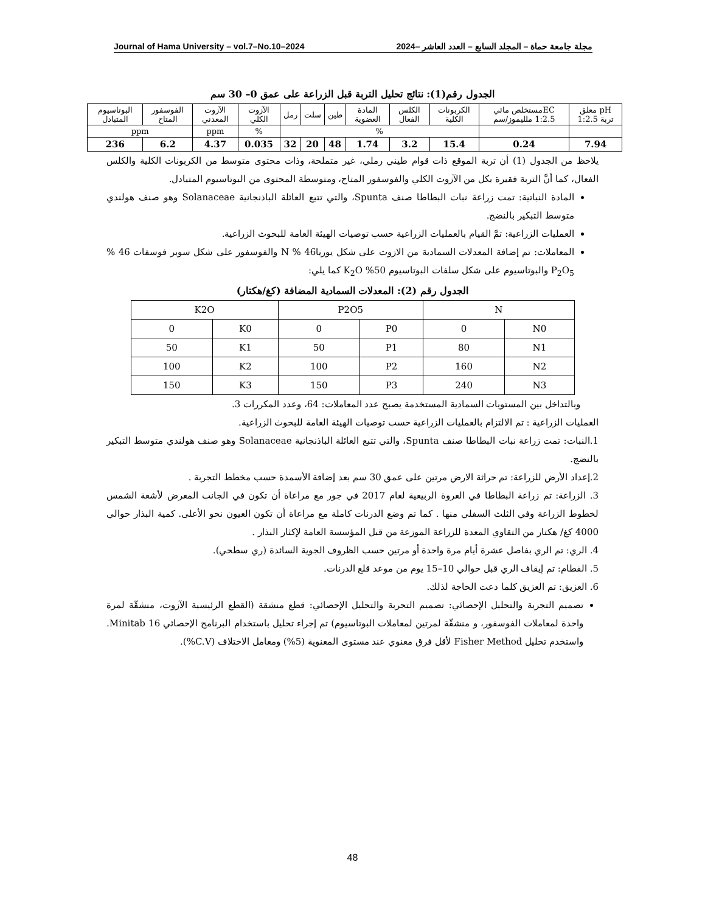Journal of Hama University – vol.7–No.10–2024 مجلة جامعة حماة – المجلد السابع – العدد العاشر –2024
الجدول رقم(1): نتائج تحليل التربة قبل الزراعة على عمق 0– 30 سم
| pH معلق تربة 1:2.5 | ECمستخلص مائي 1:2.5 ملليموز/سم | الكربونات الكلية | الكلس الفعال | المادة العضوية | طين | سلت | رمل | الآزوت الكلي | الآزوت المعدني | الفوسفور المتاح | البوتاسيوم المتبادل |
| | | % | | | | | | % | ppm | ppm | |
| 7.94 | 0.24 | 15.4 | 3.2 | 1.74 | 48 | 20 | 32 | 0.035 | 4.37 | 6.2 | 236 |
يلاحظ من الجدول (1) أن تربة الموقع ذات قوام طيني رملي، غير متملحة، وذات محتوى متوسط من الكربونات الكلية والكلس الفعال، كما أنَّ التربة فقيرة بكل من الآزوت الكلي والفوسفور المتاح، ومتوسطة المحتوى من البوتاسيوم المتبادل.
المادة النباتية: تمت زراعة نبات البطاطا صنف Spunta، والتي تتبع العائلة الباذنجانية Solanaceae وهو صنف هولندي متوسط التبكير بالنضج.
العمليات الزراعية: تمَّ القيام بالعمليات الزراعية حسب توصيات الهيئة العامة للبحوث الزراعية.
المعاملات: تم إضافة المعدلات السمادية من الازوت على شكل يوريا46 % N والفوسفور على شكل سوبر فوسفات 46 % P<sub>2</sub>O<sub>5</sub> والبوتاسيوم على شكل سلفات البوتاسيوم 50% K<sub>2</sub>O كما يلي:
الجدول رقم (2): المعدلات السمادية المضافة (كغ/هكتار)
| N | | P2O5 | | K2O | |
| N0 | 0 | P0 | 0 | K0 | 0 |
| N1 | 80 | P1 | 50 | K1 | 50 |
| N2 | 160 | P2 | 100 | K2 | 100 |
| N3 | 240 | P3 | 150 | K3 | 150 |
وبالتداخل بين المستويات السمادية المستخدمة يصبح عدد المعاملات: 64، وعدد المكررات 3.
العمليات الزراعية : تم الالتزام بالعمليات الزراعية حسب توصيات الهيئة العامة للبحوث الزراعية.
1.النبات: تمت زراعة نبات البطاطا صنف Spunta، والتي تتبع العائلة الباذنجانية Solanaceae وهو صنف هولندي متوسط التبكير بالنضج.
2.إعداد الأرض للزراعة: تم حراثة الارض مرتين على عمق 30 سم بعد إضافة الأسمدة حسب مخطط التجربة .
3. الزراعة: تم زراعة البطاطا في العروة الربيعية لعام 2017 في جور مع مراعاة أن تكون في الجانب المعرض لأشعة الشمس لخطوط الزراعة وفي الثلث السفلي منها . كما تم وضع الدرنات كاملة مع مراعاة أن تكون العيون نحو الأعلى. كمية البذار حوالي 4000 كغ/ هكتار من التقاوي المعدة للزراعة الموزعة من قبل المؤسسة العامة لإكثار البذار .
4. الري: تم الري بفاصل عشرة أيام مرة واحدة أو مرتين حسب الظروف الجوية السائدة (ري سطحي).
5. الفطام: تم إيقاف الري قبل حوالي 10–15 يوم من موعد قلع الدرنات.
6. العزيق: تم العزيق كلما دعت الحاجة لذلك.
تصميم التجربة والتحليل الإحصائي: تصميم التجربة والتحليل الإحصائي: قطع منشقة (القطع الرئيسية الآزوت، منشقّة لمرة واحدة لمعاملات الفوسفور، و منشقّة لمرتين لمعاملات البوتاسيوم) تم إجراء تحليل باستخدام البرنامج الإحصائي Minitab 16. واستخدم تحليل Fisher Method لأقل فرق معنوي عند مستوى المعنوية (5%) ومعامل الاختلاف (C.V%).
48